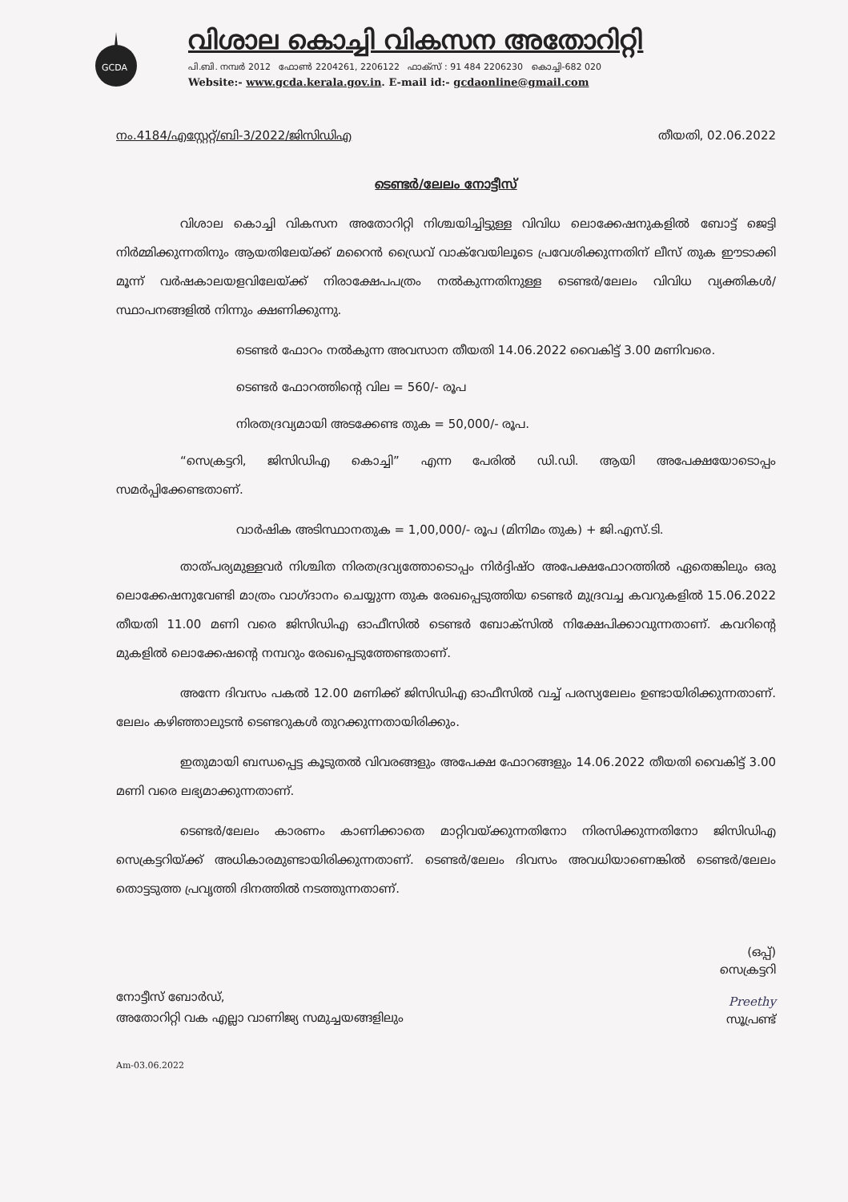GCDA
വിശാല കൊച്ചി വികസന അതോറിറ്റി
പി.ബി. നമ്പർ 2012 ഫോൺ 2204261, 2206122 ഫാക്സ് : 91 484 2206230 കൊച്ചി-682 020
Website:- www.gcda.kerala.gov.in. E-mail id:- gcdaonline@gmail.com
നം.4184/എസ്റ്റേറ്റ്/ബി-3/2022/ജിസിഡിഎ തീയതി, 02.06.2022
ടെണ്ടർ/ലേലം നോട്ടീസ്
വിശാല കൊച്ചി വികസന അതോറിറ്റി നിശ്ചയിച്ചിട്ടുള്ള വിവിധ ലൊക്കേഷനുകളിൽ ബോട്ട് ജെട്ടി നിർമ്മിക്കുന്നതിനും ആയതിലേയ്ക്ക് മറൈൻ ഡ്രൈവ് വാക്‌വേയിലൂടെ പ്രവേശിക്കുന്നതിന് ലീസ് തുക ഈടാക്കി മൂന്ന് വർഷകാലയളവിലേയ്ക്ക് നിരാക്ഷേപപത്രം നൽകുന്നതിനുള്ള ടെണ്ടർ/ലേലം വിവിധ വ്യക്തികൾ/സ്ഥാപനങ്ങളിൽ നിന്നും ക്ഷണിക്കുന്നു.
ടെണ്ടർ ഫോറം നൽകുന്ന അവസാന തീയതി 14.06.2022 വൈകിട്ട് 3.00 മണിവരെ.
ടെണ്ടർ ഫോറത്തിന്റെ വില = 560/- രൂപ
നിരതദ്രവ്യമായി അടക്കേണ്ട തുക = 50,000/- രൂപ.
“സെക്രട്ടറി, ജിസിഡിഎ കൊച്ചി” എന്ന പേരിൽ ഡി.ഡി. ആയി അപേക്ഷയോടൊപ്പം സമർപ്പിക്കേണ്ടതാണ്.
വാർഷിക അടിസ്ഥാനതുക = 1,00,000/- രൂപ (മിനിമം തുക) + ജി.എസ്.ടി.
താത്പര്യമുള്ളവർ നിശ്ചിത നിരതദ്രവ്യത്തോടൊപ്പം നിർദ്ദിഷ്ഠ അപേക്ഷഫോറത്തിൽ ഏതെങ്കിലും ഒരു ലൊക്കേഷനുവേണ്ടി മാത്രം വാഗ്ദാനം ചെയ്യുന്ന തുക രേഖപ്പെടുത്തിയ ടെണ്ടർ മുദ്രവച്ച കവറുകളിൽ 15.06.2022 തീയതി 11.00 മണി വരെ ജിസിഡിഎ ഓഫീസിൽ ടെണ്ടർ ബോക്സിൽ നിക്ഷേപിക്കാവുന്നതാണ്. കവറിന്റെ മുകളിൽ ലൊക്കേഷന്റെ നമ്പറും രേഖപ്പെടുത്തേണ്ടതാണ്.
അന്നേ ദിവസം പകൽ 12.00 മണിക്ക് ജിസിഡിഎ ഓഫീസിൽ വച്ച് പരസ്യലേലം ഉണ്ടായിരിക്കുന്നതാണ്. ലേലം കഴിഞ്ഞാലുടൻ ടെണ്ടറുകൾ തുറക്കുന്നതായിരിക്കും.
ഇതുമായി ബന്ധപ്പെട്ട കൂടുതൽ വിവരങ്ങളും അപേക്ഷ ഫോറങ്ങളും 14.06.2022 തീയതി വൈകിട്ട് 3.00 മണി വരെ ലഭ്യമാക്കുന്നതാണ്.
ടെണ്ടർ/ലേലം കാരണം കാണിക്കാതെ മാറ്റിവയ്ക്കുന്നതിനോ നിരസിക്കുന്നതിനോ ജിസിഡിഎ സെക്രട്ടറിയ്ക്ക് അധികാരമുണ്ടായിരിക്കുന്നതാണ്. ടെണ്ടർ/ലേലം ദിവസം അവധിയാണെങ്കിൽ ടെണ്ടർ/ലേലം തൊട്ടടുത്ത പ്രവൃത്തി ദിനത്തിൽ നടത്തുന്നതാണ്.
(ഒപ്പ്)
സെക്രട്ടറി
നോട്ടീസ് ബോർഡ്,
അതോറിറ്റി വക എല്ലാ വാണിജ്യ സമുച്ചയങ്ങളിലും
Preethy
സൂപ്രണ്ട്
Am-03.06.2022